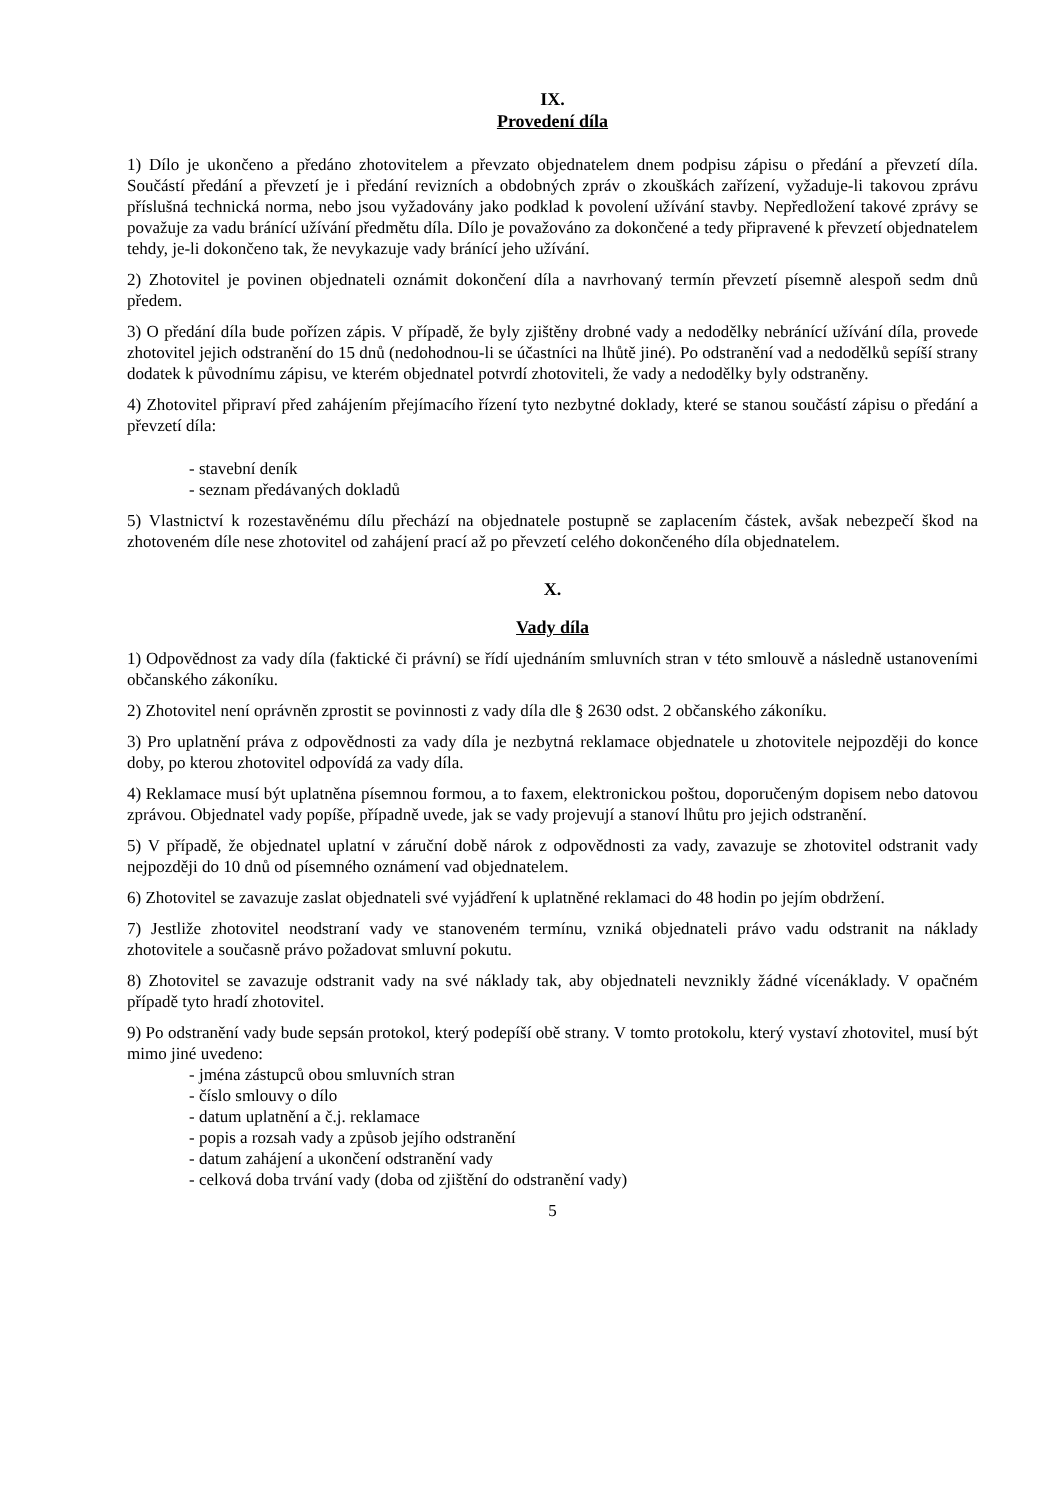IX.
Provedení díla
1) Dílo je ukončeno a předáno zhotovitelem a převzato objednatelem dnem podpisu zápisu o předání a převzetí díla. Součástí předání a převzetí je i předání revizních a obdobných zpráv o zkouškách zařízení, vyžaduje-li takovou zprávu příslušná technická norma, nebo jsou vyžadovány jako podklad k povolení užívání stavby. Nepředložení takové zprávy se považuje za vadu bránící užívání předmětu díla. Dílo je považováno za dokončené a tedy připravené k převzetí objednatelem tehdy, je-li dokončeno tak, že nevykazuje vady bránící jeho užívání.
2) Zhotovitel je povinen objednateli oznámit dokončení díla a navrhovaný termín převzetí písemně alespoň sedm dnů předem.
3) O předání díla bude pořízen zápis. V případě, že byly zjištěny drobné vady a nedodělky nebránící užívání díla, provede zhotovitel jejich odstranění do 15 dnů (nedohodnou-li se účastníci na lhůtě jiné). Po odstranění vad a nedodělků sepíší strany dodatek k původnímu zápisu, ve kterém objednatel potvrdí zhotoviteli, že vady a nedodělky byly odstraněny.
4) Zhotovitel připraví před zahájením přejímacího řízení tyto nezbytné doklady, které se stanou součástí zápisu o předání a převzetí díla:
- stavební deník
- seznam předávaných dokladů
5) Vlastnictví k rozestavěnému dílu přechází na objednatele postupně se zaplacením částek, avšak nebezpečí škod na zhotoveném díle nese zhotovitel od zahájení prací až po převzetí celého dokončeného díla objednatelem.
X.
Vady díla
1) Odpovědnost za vady díla (faktické či právní) se řídí ujednáním smluvních stran v této smlouvě a následně ustanoveními občanského zákoníku.
2) Zhotovitel není oprávněn zprostit se povinnosti z vady díla dle § 2630 odst. 2 občanského zákoníku.
3) Pro uplatnění práva z odpovědnosti za vady díla je nezbytná reklamace objednatele u zhotovitele nejpozději do konce doby, po kterou zhotovitel odpovídá za vady díla.
4) Reklamace musí být uplatněna písemnou formou, a to faxem, elektronickou poštou, doporučeným dopisem nebo datovou zprávou. Objednatel vady popíše, případně uvede, jak se vady projevují a stanoví lhůtu pro jejich odstranění.
5) V případě, že objednatel uplatní v záruční době nárok z odpovědnosti za vady, zavazuje se zhotovitel odstranit vady nejpozději do 10 dnů od písemného oznámení vad objednatelem.
6) Zhotovitel se zavazuje zaslat objednateli své vyjádření k uplatněné reklamaci do 48 hodin po jejím obdržení.
7) Jestliže zhotovitel neodstraní vady ve stanoveném termínu, vzniká objednateli právo vadu odstranit na náklady zhotovitele a současně právo požadovat smluvní pokutu.
8) Zhotovitel se zavazuje odstranit vady na své náklady tak, aby objednateli nevznikly žádné vícenáklady. V opačném případě tyto hradí zhotovitel.
9) Po odstranění vady bude sepsán protokol, který podepíší obě strany. V tomto protokolu, který vystaví zhotovitel, musí být mimo jiné uvedeno:
- jména zástupců obou smluvních stran
- číslo smlouvy o dílo
- datum uplatnění a č.j. reklamace
- popis a rozsah vady a způsob jejího odstranění
- datum zahájení a ukončení odstranění vady
- celková doba trvání vady (doba od zjištění do odstranění vady)
5